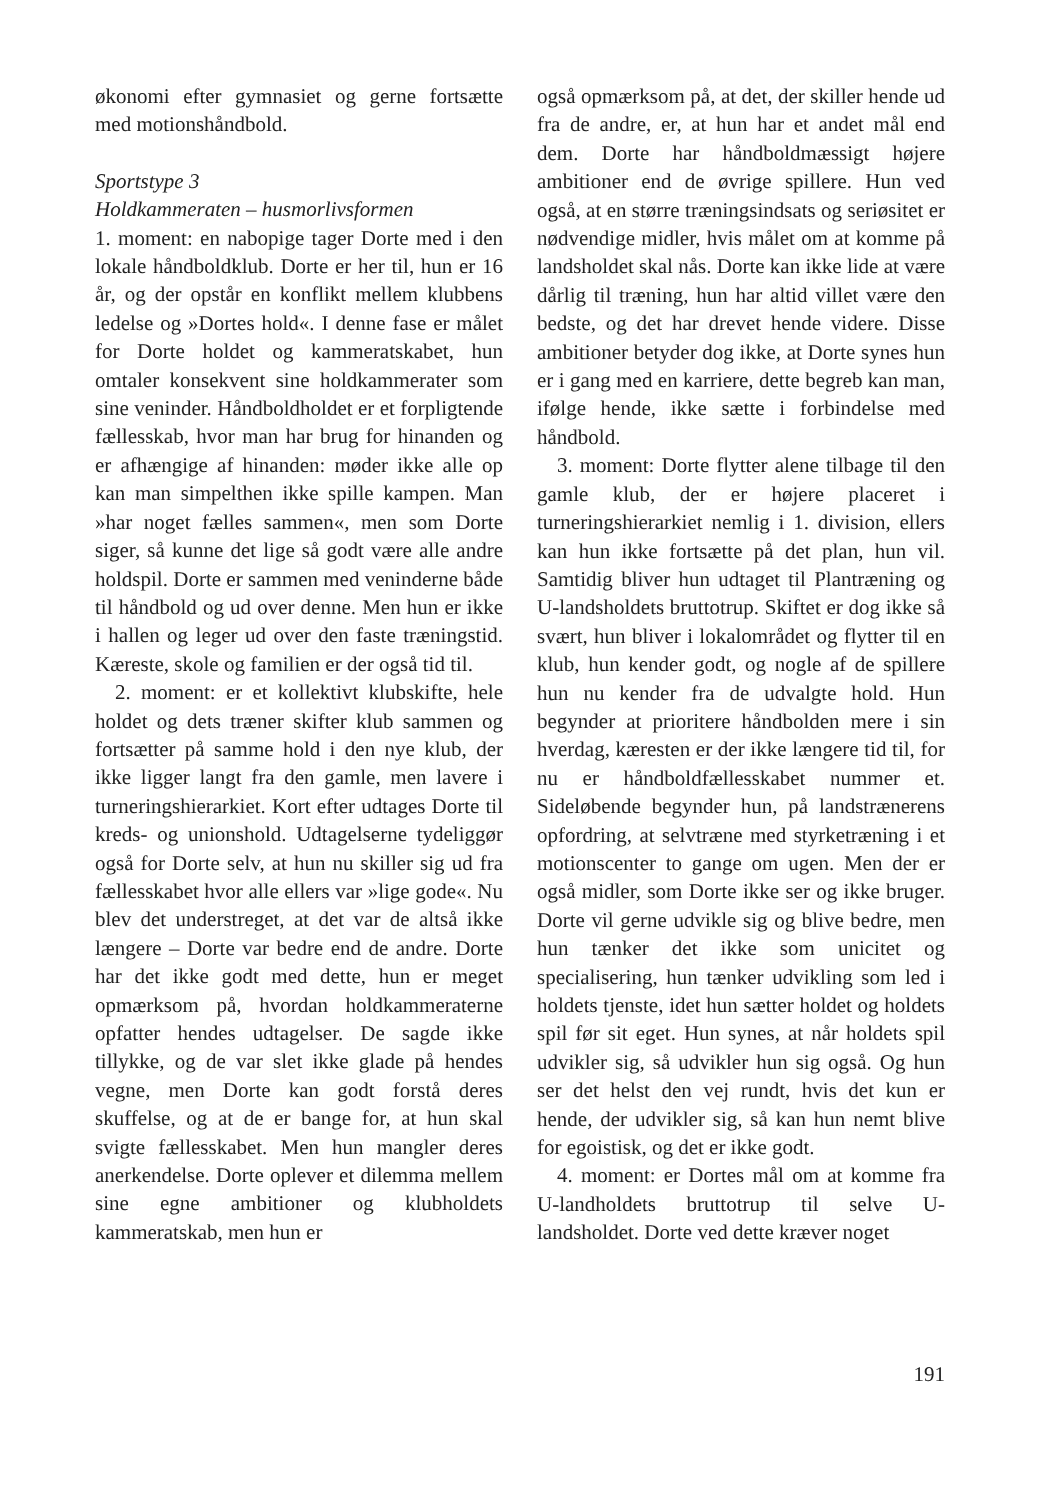økonomi efter gymnasiet og gerne fortsætte med motionshåndbold.
Sportstype 3
Holdkammeraten – husmorlivsformen
1. moment: en nabopige tager Dorte med i den lokale håndboldklub. Dorte er her til, hun er 16 år, og der opstår en konflikt mellem klubbens ledelse og »Dortes hold«. I denne fase er målet for Dorte holdet og kammeratskabet, hun omtaler konsekvent sine holdkammerater som sine veninder. Håndboldholdet er et forpligtende fællesskab, hvor man har brug for hinanden og er afhængige af hinanden: møder ikke alle op kan man simpelthen ikke spille kampen. Man »har noget fælles sammen«, men som Dorte siger, så kunne det lige så godt være alle andre holdspil. Dorte er sammen med veninderne både til håndbold og ud over denne. Men hun er ikke i hallen og leger ud over den faste træningstid. Kæreste, skole og familien er der også tid til.
2. moment: er et kollektivt klubskifte, hele holdet og dets træner skifter klub sammen og fortsætter på samme hold i den nye klub, der ikke ligger langt fra den gamle, men lavere i turneringshierarkiet. Kort efter udtages Dorte til kreds- og unionshold. Udtagelserne tydeliggør også for Dorte selv, at hun nu skiller sig ud fra fællesskabet hvor alle ellers var »lige gode«. Nu blev det understreget, at det var de altså ikke længere – Dorte var bedre end de andre. Dorte har det ikke godt med dette, hun er meget opmærksom på, hvordan holdkammeraterne opfatter hendes udtagelser. De sagde ikke tillykke, og de var slet ikke glade på hendes vegne, men Dorte kan godt forstå deres skuffelse, og at de er bange for, at hun skal svigte fællesskabet. Men hun mangler deres anerkendelse. Dorte oplever et dilemma mellem sine egne ambitioner og klubholdets kammeratskab, men hun er
også opmærksom på, at det, der skiller hende ud fra de andre, er, at hun har et andet mål end dem. Dorte har håndboldmæssigt højere ambitioner end de øvrige spillere. Hun ved også, at en større træningsindsats og seriøsitet er nødvendige midler, hvis målet om at komme på landsholdet skal nås. Dorte kan ikke lide at være dårlig til træning, hun har altid villet være den bedste, og det har drevet hende videre. Disse ambitioner betyder dog ikke, at Dorte synes hun er i gang med en karriere, dette begreb kan man, ifølge hende, ikke sætte i forbindelse med håndbold.
3. moment: Dorte flytter alene tilbage til den gamle klub, der er højere placeret i turneringshierarkiet nemlig i 1. division, ellers kan hun ikke fortsætte på det plan, hun vil. Samtidig bliver hun udtaget til Plantræning og U-landsholdets bruttotrup. Skiftet er dog ikke så svært, hun bliver i lokalområdet og flytter til en klub, hun kender godt, og nogle af de spillere hun nu kender fra de udvalgte hold. Hun begynder at prioritere håndbolden mere i sin hverdag, kæresten er der ikke længere tid til, for nu er håndboldfællesskabet nummer et. Sideløbende begynder hun, på landstrænerens opfordring, at selvtræne med styrketræning i et motionscenter to gange om ugen. Men der er også midler, som Dorte ikke ser og ikke bruger. Dorte vil gerne udvikle sig og blive bedre, men hun tænker det ikke som unicitet og specialisering, hun tænker udvikling som led i holdets tjenste, idet hun sætter holdet og holdets spil før sit eget. Hun synes, at når holdets spil udvikler sig, så udvikler hun sig også. Og hun ser det helst den vej rundt, hvis det kun er hende, der udvikler sig, så kan hun nemt blive for egoistisk, og det er ikke godt.
4. moment: er Dortes mål om at komme fra U-landholdets bruttotrup til selve U-landsholdet. Dorte ved dette kræver noget
191